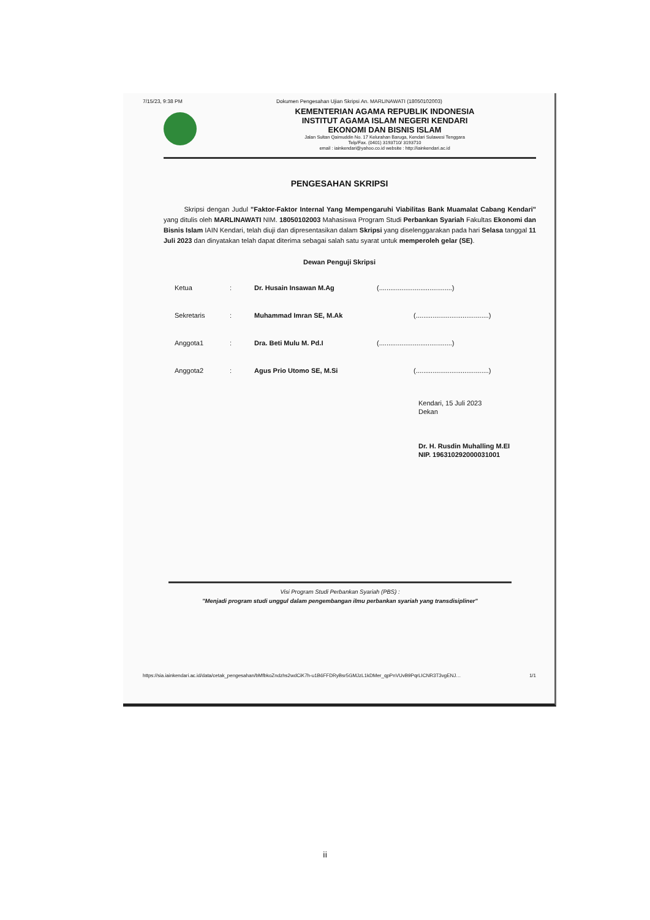7/15/23, 9:38 PM Dokumen Pengesahan Ujian Skripsi An. MARLINAWATI (18050102003)
KEMENTERIAN AGAMA REPUBLIK INDONESIA
INSTITUT AGAMA ISLAM NEGERI KENDARI
EKONOMI DAN BISNIS ISLAM
Jalan Sultan Qaimuddin No. 17 Kelurahan Baruga, Kendari Sulawesi Tenggara
Telp/Fax. (0401) 3193710/ 3193710
email : iainkendari@yahoo.co.id website : http://iainkendari.ac.id
PENGESAHAN SKRIPSI
Skripsi dengan Judul "Faktor-Faktor Internal Yang Mempengaruhi Viabilitas Bank Muamalat Cabang Kendari" yang ditulis oleh MARLINAWATI NIM. 18050102003 Mahasiswa Program Studi Perbankan Syariah Fakultas Ekonomi dan Bisnis Islam IAIN Kendari, telah diuji dan dipresentasikan dalam Skripsi yang diselenggarakan pada hari Selasa tanggal 11 Juli 2023 dan dinyatakan telah dapat diterima sebagai salah satu syarat untuk memperoleh gelar (SE).
Dewan Penguji Skripsi
Ketua: Dr. Husain Insawan M.Ag (.......................................)
Sekretaris: Muhammad Imran SE, M.Ak (.......................................)
Anggota1: Dra. Beti Mulu M. Pd.I (.......................................)
Anggota2: Agus Prio Utomo SE, M.Si (.......................................)
Kendari, 15 Juli 2023
Dekan
Dr. H. Rusdin Muhalling M.EI
NIP. 196310292000031001
Visi Program Studi Perbankan Syariah (PBS) :
"Menjadi program studi unggul dalam pengembangan ilmu perbankan syariah yang transdisipliner"
https://sia.iainkendari.ac.id/data/cetak_pengesahan/bMfbkoZndzhs2wdCiK7h-u1B6FFDRyBsr5GMJzL1kDMer_qpPnVUvB9PqrLICNR3T3vgENJ… 1/1
ii